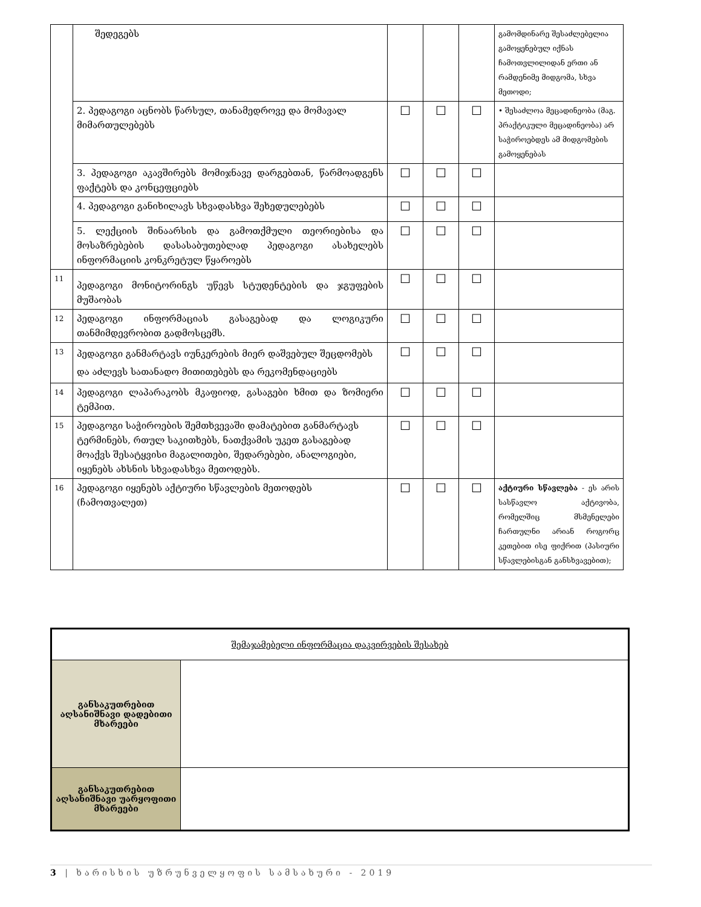| | შედეგებს | | | | გამომდინარე შესაძლებელია გამოყენებულ იქნას ჩამოთვლილიდან ერთი ან რამდენიმე მიდგომა, სხვა მეთოდი; |
| | 2. პედაგოგი აცნობს წარსულ, თანამედროვე და მომავალ მიმართულებებს | ☐ | ☐ | ☐ | • შესაძლოა მეცადინეობა (მაგ. პრაქტიკული მეცადინეობა) არ საჭიროებდეს ამ მიდგომების გამოყენებას |
| | 3. პედაგოგი აკავშირებს მომიჯნავე დარგებთან, წარმოადგენს ფაქტებს და კონცეფციებს | ☐ | ☐ | ☐ | |
| | 4. პედაგოგი განიხილავს სხვადასხვა შეხედულებებს | ☐ | ☐ | ☐ | |
| | 5. ლექციის შინაარსის და გამოთქმული თეორიებისა და მოსაზრებების დასასაბუთებლად პედაგოგი ასახელებს ინფორმაციის კონკრეტულ წყაროებს | ☐ | ☐ | ☐ | |
| 11 | პედაგოგი მონიტორინგს უწევს სტუდენტების და ჯგუფების მუშაობას | ☐ | ☐ | ☐ | |
| 12 | პედაგოგი ინფორმაციას გასაგებად და ლოგიკური თანმიმდევრობით გადმოსცემს. | ☐ | ☐ | ☐ | |
| 13 | პედაგოგი განმარტავს იუნკერების მიერ დაშვებულ შეცდომებს და აძლევს სათანადო მითითებებს და რეკომენდაციებს | ☐ | ☐ | ☐ | |
| 14 | პედაგოგი ლაპარაკობს მკაფიოდ, გასაგები ხმით და ზომიერი ტემპით. | ☐ | ☐ | ☐ | |
| 15 | პედაგოგი საჭიროების შემთხვევაში დამატებით განმარტავს ტერმინებს, რთულ საკითხებს, ნათქვამის უკეთ გასაგებად მოაქვს შესატყვისი მაგალითები, შედარებები, ანალოგიები, იყენებს ახსნის სხვადასხვა მეთოდებს. | ☐ | ☐ | ☐ | |
| 16 | პედაგოგი იყენებს აქტიური სწავლების მეთოდებს (ჩამოთვალეთ) | ☐ | ☐ | ☐ | აქტიური სწავლება - ეს არის სასწავლო აქტივობა, რომელშიც მსმენელები ჩართულნი არიან როგორც კეთებით ისე ფიქრით (პასიური სწავლებისგან განსხვავებით); |
| შემაჯამებელი ინფორმაცია დაკვირვების შესახებ | |
| განსაკუთრებით აღსანიშნავი დადებითი მხარეები | |
| განსაკუთრებით აღსანიშნავი უარყოფითი მხარეები | |
3 | ხარისხის უზრუნველყოფის სამსახური - 2019